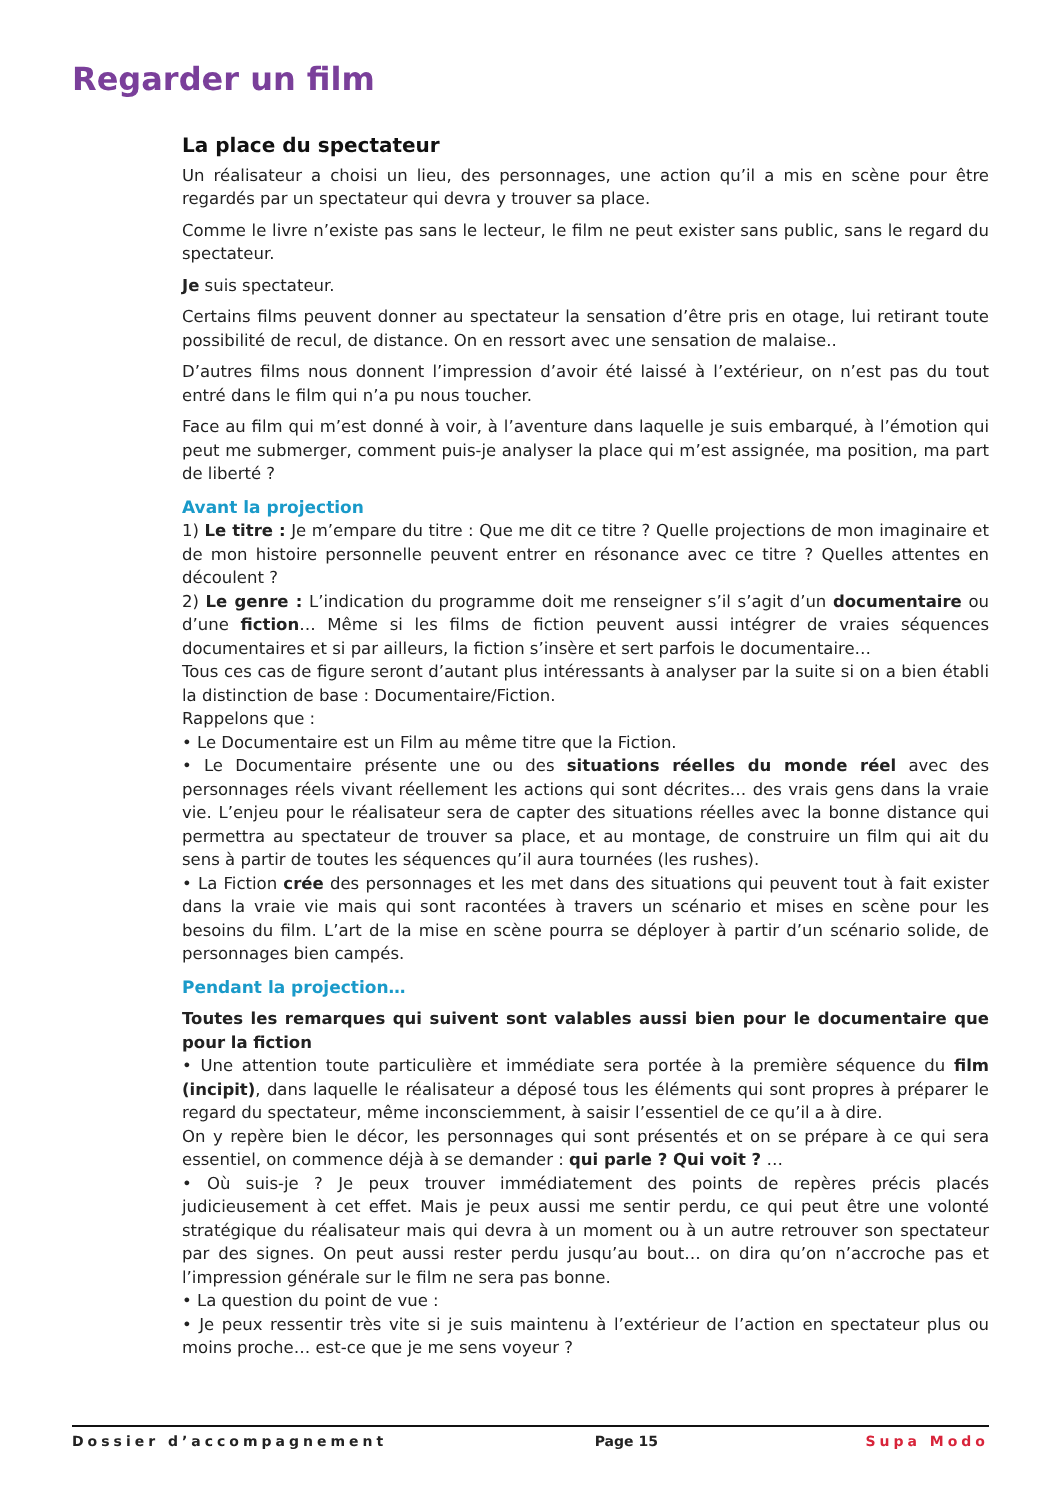Regarder un film
La place du spectateur
Un réalisateur a choisi un lieu, des personnages, une action qu’il a mis en scène pour être regardés par un spectateur qui devra y trouver sa place.
Comme le livre n’existe pas sans le lecteur, le film ne peut exister sans public, sans le regard du spectateur.
Je suis spectateur.
Certains films peuvent donner au spectateur la sensation d’être pris en otage, lui retirant toute possibilité de recul, de distance. On en ressort avec une sensation de malaise..
D’autres films nous donnent l’impression d’avoir été laissé à l’extérieur, on n’est pas du tout entré dans le film qui n’a pu nous toucher.
Face au film qui m’est donné à voir, à l’aventure dans laquelle je suis embarqué, à l’émotion qui peut me submerger, comment puis-je analyser la place qui m’est assignée, ma position, ma part de liberté ?
Avant la projection
1) Le titre : Je m’empare du titre : Que me dit ce titre ? Quelle projections de mon imaginaire et de mon histoire personnelle peuvent entrer en résonance avec ce titre ? Quelles attentes en découlent ?
2) Le genre : L’indication du programme doit me renseigner s’il s’agit d’un documentaire ou d’une fiction… Même si les films de fiction peuvent aussi intégrer de vraies séquences documentaires et si par ailleurs, la fiction s’insère et sert parfois le documentaire…
Tous ces cas de figure seront d’autant plus intéressants à analyser par la suite si on a bien établi la distinction de base : Documentaire/Fiction.
Rappelons que :
• Le Documentaire est un Film au même titre que la Fiction.
• Le Documentaire présente une ou des situations réelles du monde réel avec des personnages réels vivant réellement les actions qui sont décrites… des vrais gens dans la vraie vie. L’enjeu pour le réalisateur sera de capter des situations réelles avec la bonne distance qui permettra au spectateur de trouver sa place, et au montage, de construire un film qui ait du sens à partir de toutes les séquences qu’il aura tournées (les rushes).
• La Fiction crée des personnages et les met dans des situations qui peuvent tout à fait exister dans la vraie vie mais qui sont racontées à travers un scénario et mises en scène pour les besoins du film. L’art de la mise en scène pourra se déployer à partir d’un scénario solide, de personnages bien campés.
Pendant la projection…
Toutes les remarques qui suivent sont valables aussi bien pour le documentaire que pour la fiction
• Une attention toute particulière et immédiate sera portée à la première séquence du film (incipit), dans laquelle le réalisateur a déposé tous les éléments qui sont propres à préparer le regard du spectateur, même inconsciemment, à saisir l’essentiel de ce qu’il a à dire.
On y repère bien le décor, les personnages qui sont présentés et on se prépare à ce qui sera essentiel, on commence déjà à se demander : qui parle ? Qui voit ? …
• Où suis-je ? Je peux trouver immédiatement des points de repères précis placés judicieusement à cet effet. Mais je peux aussi me sentir perdu, ce qui peut être une volonté stratégique du réalisateur mais qui devra à un moment ou à un autre retrouver son spectateur par des signes. On peut aussi rester perdu jusqu’au bout… on dira qu’on n’accroche pas et l’impression générale sur le film ne sera pas bonne.
• La question du point de vue :
• Je peux ressentir très vite si je suis maintenu à l’extérieur de l’action en spectateur plus ou moins proche… est-ce que je me sens voyeur ?
Dossier d’accompagnement Page 15 Supa Modo